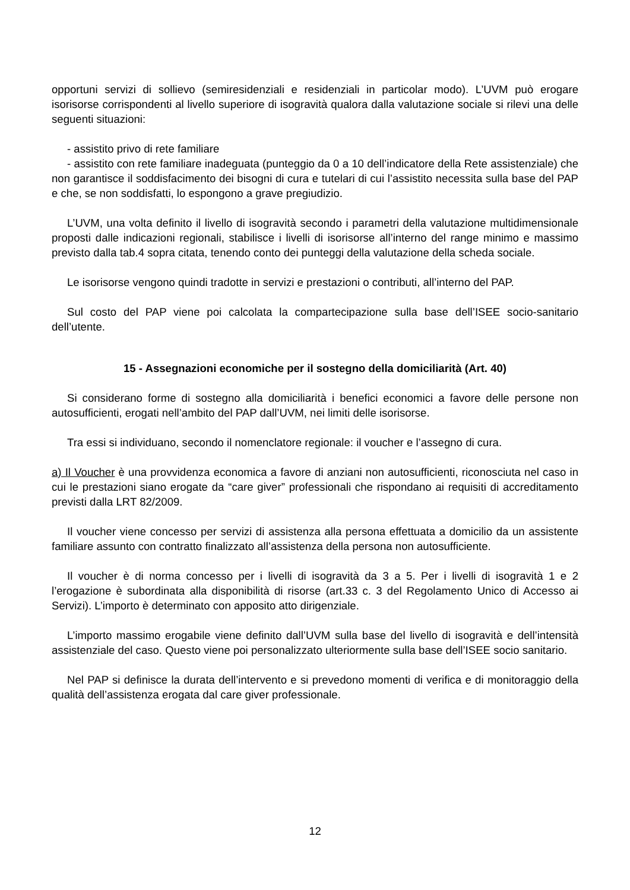opportuni servizi di sollievo (semiresidenziali e residenziali in particolar modo). L’UVM può erogare isorisorse corrispondenti al livello superiore di isogravità qualora dalla valutazione sociale si rilevi una delle seguenti situazioni:
- assistito privo di rete familiare
- assistito con rete familiare inadeguata (punteggio da 0 a 10 dell’indicatore della Rete assistenziale) che non garantisce il soddisfacimento dei bisogni di cura e tutelari di cui l’assistito necessita sulla base del PAP e che, se non soddisfatti, lo espongono a grave pregiudizio.
L’UVM, una volta definito il livello di isogravità secondo i parametri della valutazione multidimensionale proposti dalle indicazioni regionali, stabilisce i livelli di isorisorse all’interno del range minimo e massimo previsto dalla tab.4 sopra citata, tenendo conto dei punteggi della valutazione della scheda sociale.
Le isorisorse vengono quindi tradotte in servizi e prestazioni o contributi, all’interno del PAP.
Sul costo del PAP viene poi calcolata la compartecipazione sulla base dell’ISEE socio-sanitario dell’utente.
15 - Assegnazioni economiche per il sostegno della domiciliarità (Art. 40)
Si considerano forme di sostegno alla domiciliarità i benefici economici a favore delle persone non autosufficienti, erogati nell’ambito del PAP dall’UVM, nei limiti delle isorisorse.
Tra essi si individuano, secondo il nomenclatore regionale: il voucher e l’assegno di cura.
a) Il Voucher è una provvidenza economica a favore di anziani non autosufficienti, riconosciuta nel caso in cui le prestazioni siano erogate da “care giver” professionali che rispondano ai requisiti di accreditamento previsti dalla LRT 82/2009.
Il voucher viene concesso per servizi di assistenza alla persona effettuata a domicilio da un assistente familiare assunto con contratto finalizzato all’assistenza della persona non autosufficiente.
Il voucher è di norma concesso per i livelli di isogravità da 3 a 5. Per i livelli di isogravità 1 e 2 l’erogazione è subordinata alla disponibilità di risorse (art.33 c. 3 del Regolamento Unico di Accesso ai Servizi). L’importo è determinato con apposito atto dirigenziale.
L’importo massimo erogabile viene definito dall’UVM sulla base del livello di isogravità e dell’intensità assistenziale del caso. Questo viene poi personalizzato ulteriormente sulla base dell’ISEE socio sanitario.
Nel PAP si definisce la durata dell’intervento e si prevedono momenti di verifica e di monitoraggio della qualità dell’assistenza erogata dal care giver professionale.
12